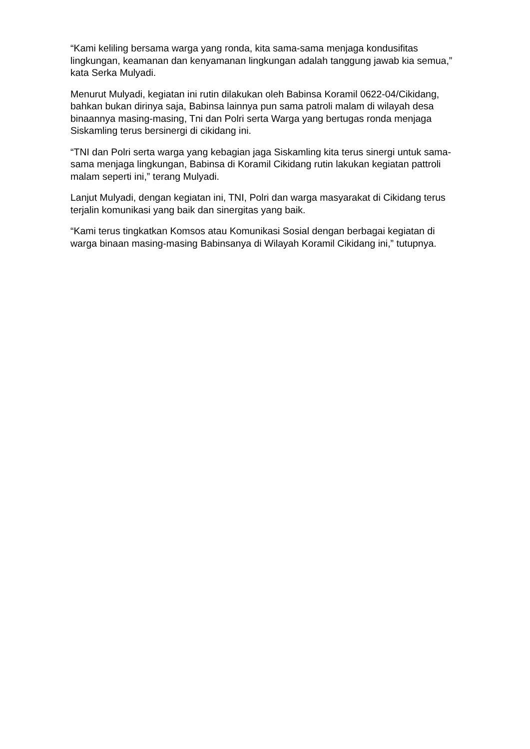“Kami keliling bersama warga yang ronda, kita sama-sama menjaga kondusifitas lingkungan, keamanan dan kenyamanan lingkungan adalah tanggung jawab kia semua,” kata Serka Mulyadi.
Menurut Mulyadi, kegiatan ini rutin dilakukan oleh Babinsa Koramil 0622-04/Cikidang, bahkan bukan dirinya saja, Babinsa lainnya pun sama patroli malam di wilayah desa binaannya masing-masing, Tni dan Polri serta Warga yang bertugas ronda menjaga Siskamling terus bersinergi di cikidang ini.
“TNI dan Polri serta warga yang kebagian jaga Siskamling kita terus sinergi untuk sama-sama menjaga lingkungan, Babinsa di Koramil Cikidang rutin lakukan kegiatan pattroli malam seperti ini,” terang Mulyadi.
Lanjut Mulyadi, dengan kegiatan ini, TNI, Polri dan warga masyarakat di Cikidang terus terjalin komunikasi yang baik dan sinergitas yang baik.
“Kami terus tingkatkan Komsos atau Komunikasi Sosial dengan berbagai kegiatan di warga binaan masing-masing Babinsanya di Wilayah Koramil Cikidang ini,” tutupnya.